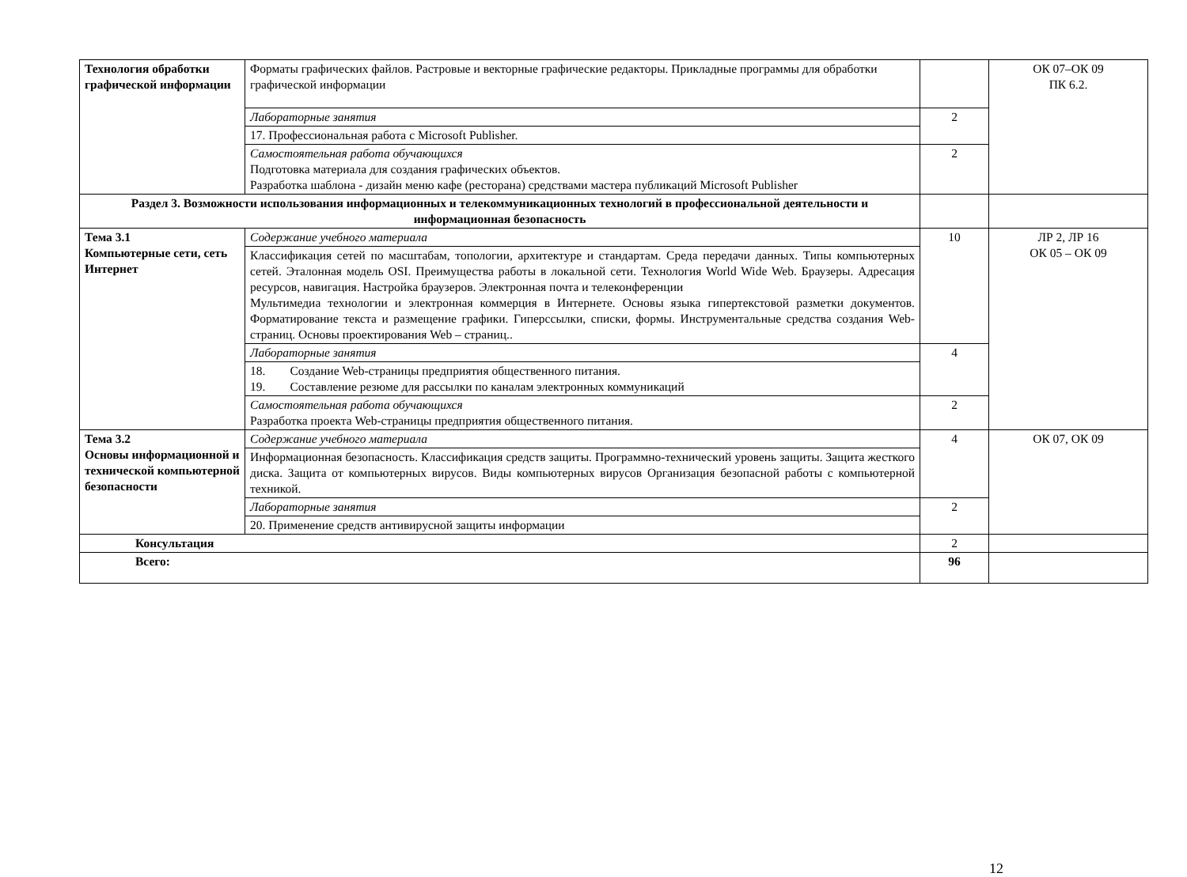| Технология обработки графической информации | Форматы графических файлов. Растровые и векторные графические редакторы. Прикладные программы для обработки графической информации | | ОК 07–ОК 09 ПК 6.2. |
| | Лабораторные занятия | 2 | |
| | 17. Профессиональная работа с Microsoft Publisher. | | |
| | Самостоятельная работа обучающихся Подготовка материала для создания графических объектов. Разработка шаблона - дизайн меню кафе (ресторана) средствами мастера публикаций Microsoft Publisher | 2 | |
| Раздел 3. Возможности использования информационных и телекоммуникационных технологий в профессиональной деятельности и информационная безопасность | | | |
| Тема 3.1 Компьютерные сети, сеть Интернет | Содержание учебного материала | 10 | ЛР 2, ЛР 16 ОК 05 – ОК 09 |
| | Классификация сетей по масштабам, топологии, архитектуре и стандартам. Среда передачи данных. Типы компьютерных сетей. Эталонная модель OSI. Преимущества работы в локальной сети. Технология World Wide Web. Браузеры. Адресация ресурсов, навигация. Настройка браузеров. Электронная почта и телеконференции Мультимедиа технологии и электронная коммерция в Интернете. Основы языка гипертекстовой разметки документов. Форматирование текста и размещение графики. Гиперссылки, списки, формы. Инструментальные средства создания Web-страниц. Основы проектирования Web – страниц.. | | |
| | Лабораторные занятия | 4 | |
| | 18. Создание Web-страницы предприятия общественного питания. 19. Составление резюме для рассылки по каналам электронных коммуникаций | | |
| | Самостоятельная работа обучающихся Разработка проекта Web-страницы предприятия общественного питания. | 2 | |
| Тема 3.2 Основы информационной и технической компьютерной безопасности | Содержание учебного материала | 4 | ОК 07, ОК 09 |
| | Информационная безопасность. Классификация средств защиты. Программно-технический уровень защиты. Защита жесткого диска. Защита от компьютерных вирусов. Виды компьютерных вирусов Организация безопасной работы с компьютерной техникой. | | |
| | Лабораторные занятия | 2 | |
| | 20. Применение средств антивирусной защиты информации | | |
| Консультация | | 2 | |
| Всего: | | 96 | |
12